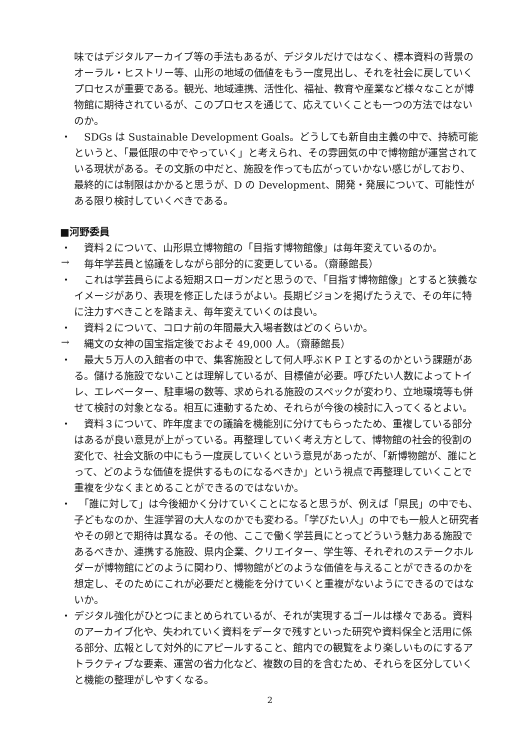味ではデジタルアーカイブ等の手法もあるが、デジタルだけではなく、標本資料の背景のオーラル・ヒストリー等、山形の地域の価値をもう一度見出し、それを社会に戻していくプロセスが重要である。観光、地域連携、活性化、福祉、教育や産業など様々なことが博物館に期待されているが、このプロセスを通じて、応えていくことも一つの方法ではないのか。
・
　SDGs は Sustainable Development Goals。どうしても新自由主義の中で、持続可能というと、「最低限の中でやっていく」と考えられ、その雰囲気の中で博物館が運営されている現状がある。その文脈の中だと、施設を作っても広がっていかない感じがしており、最終的には制限はかかると思うが、D の Development、開発・発展について、可能性がある限り検討していくべきである。
■河野委員
・
　資料２について、山形県立博物館の「目指す博物館像」は毎年変えているのか。
→
　毎年学芸員と協議をしながら部分的に変更している。（齋藤館長）
・
　これは学芸員らによる短期スローガンだと思うので、「目指す博物館像」とすると狭義なイメージがあり、表現を修正したほうがよい。長期ビジョンを掲げたうえで、その年に特に注力すべきことを踏まえ、毎年変えていくのは良い。
・
　資料２について、コロナ前の年間最大入場者数はどのくらいか。
→
　縄文の女神の国宝指定後でおよそ 49,000 人。（齋藤館長）
・
　最大５万人の入館者の中で、集客施設として何人呼ぶＫＰＩとするのかという課題がある。儲ける施設でないことは理解しているが、目標値が必要。呼びたい人数によってトイレ、エレベーター、駐車場の数等、求められる施設のスペックが変わり、立地環境等も併せて検討の対象となる。相互に連動するため、それらが今後の検討に入ってくるとよい。
・
　資料３について、昨年度までの議論を機能別に分けてもらったため、重複している部分はあるが良い意見が上がっている。再整理していく考え方として、博物館の社会的役割の変化で、社会文脈の中にもう一度戻していくという意見があったが、「新博物館が、誰にとって、どのような価値を提供するものになるべきか」という視点で再整理していくことで重複を少なくまとめることができるのではないか。
・
　「誰に対して」は今後細かく分けていくことになると思うが、例えば「県民」の中でも、子どもなのか、生涯学習の大人なのかでも変わる。「学びたい人」の中でも一般人と研究者やその卵とで期待は異なる。その他、ここで働く学芸員にとってどういう魅力ある施設であるべきか、連携する施設、県内企業、クリエイター、学生等、それぞれのステークホルダーが博物館にどのように関わり、博物館がどのような価値を与えることができるのかを想定し、そのためにこれが必要だと機能を分けていくと重複がないようにできるのではないか。
・
デジタル強化がひとつにまとめられているが、それが実現するゴールは様々である。資料のアーカイブ化や、失われていく資料をデータで残すといった研究や資料保全と活用に係る部分、広報として対外的にアピールすること、館内での観覧をより楽しいものにするアトラクティブな要素、運営の省力化など、複数の目的を含むため、それらを区分していくと機能の整理がしやすくなる。
2